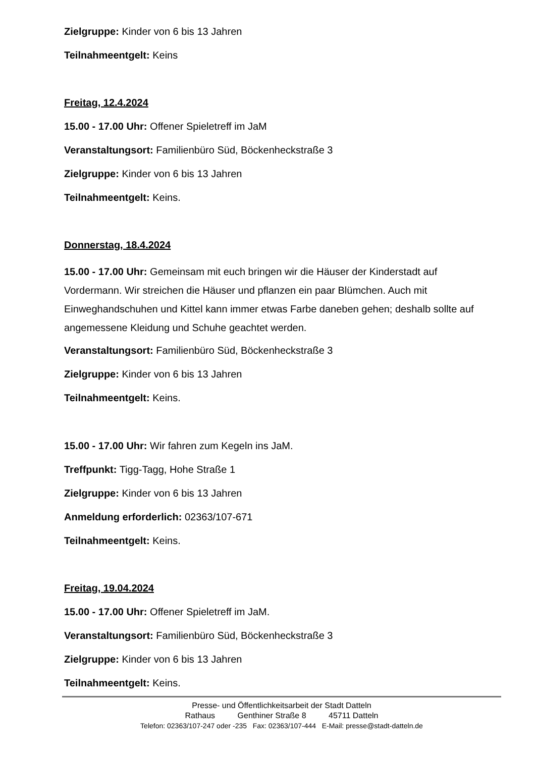Zielgruppe: Kinder von 6 bis 13 Jahren
Teilnahmeentgelt: Keins
Freitag, 12.4.2024
15.00 - 17.00 Uhr: Offener Spieletreff im JaM
Veranstaltungsort: Familienbüro Süd, Böckenheckstraße 3
Zielgruppe: Kinder von 6 bis 13 Jahren
Teilnahmeentgelt: Keins.
Donnerstag, 18.4.2024
15.00 - 17.00 Uhr: Gemeinsam mit euch bringen wir die Häuser der Kinderstadt auf Vordermann. Wir streichen die Häuser und pflanzen ein paar Blümchen. Auch mit Einweghandschuhen und Kittel kann immer etwas Farbe daneben gehen; deshalb sollte auf angemessene Kleidung und Schuhe geachtet werden.
Veranstaltungsort: Familienbüro Süd, Böckenheckstraße 3
Zielgruppe: Kinder von 6 bis 13 Jahren
Teilnahmeentgelt: Keins.
15.00 - 17.00 Uhr: Wir fahren zum Kegeln ins JaM.
Treffpunkt: Tigg-Tagg, Hohe Straße 1
Zielgruppe: Kinder von 6 bis 13 Jahren
Anmeldung erforderlich: 02363/107-671
Teilnahmeentgelt: Keins.
Freitag, 19.04.2024
15.00 - 17.00 Uhr: Offener Spieletreff im JaM.
Veranstaltungsort: Familienbüro Süd, Böckenheckstraße 3
Zielgruppe: Kinder von 6 bis 13 Jahren
Teilnahmeentgelt: Keins.
Presse- und Öffentlichkeitsarbeit der Stadt Datteln
Rathaus Genthiner Straße 8 45711 Datteln
Telefon: 02363/107-247 oder -235 Fax: 02363/107-444 E-Mail: presse@stadt-datteln.de